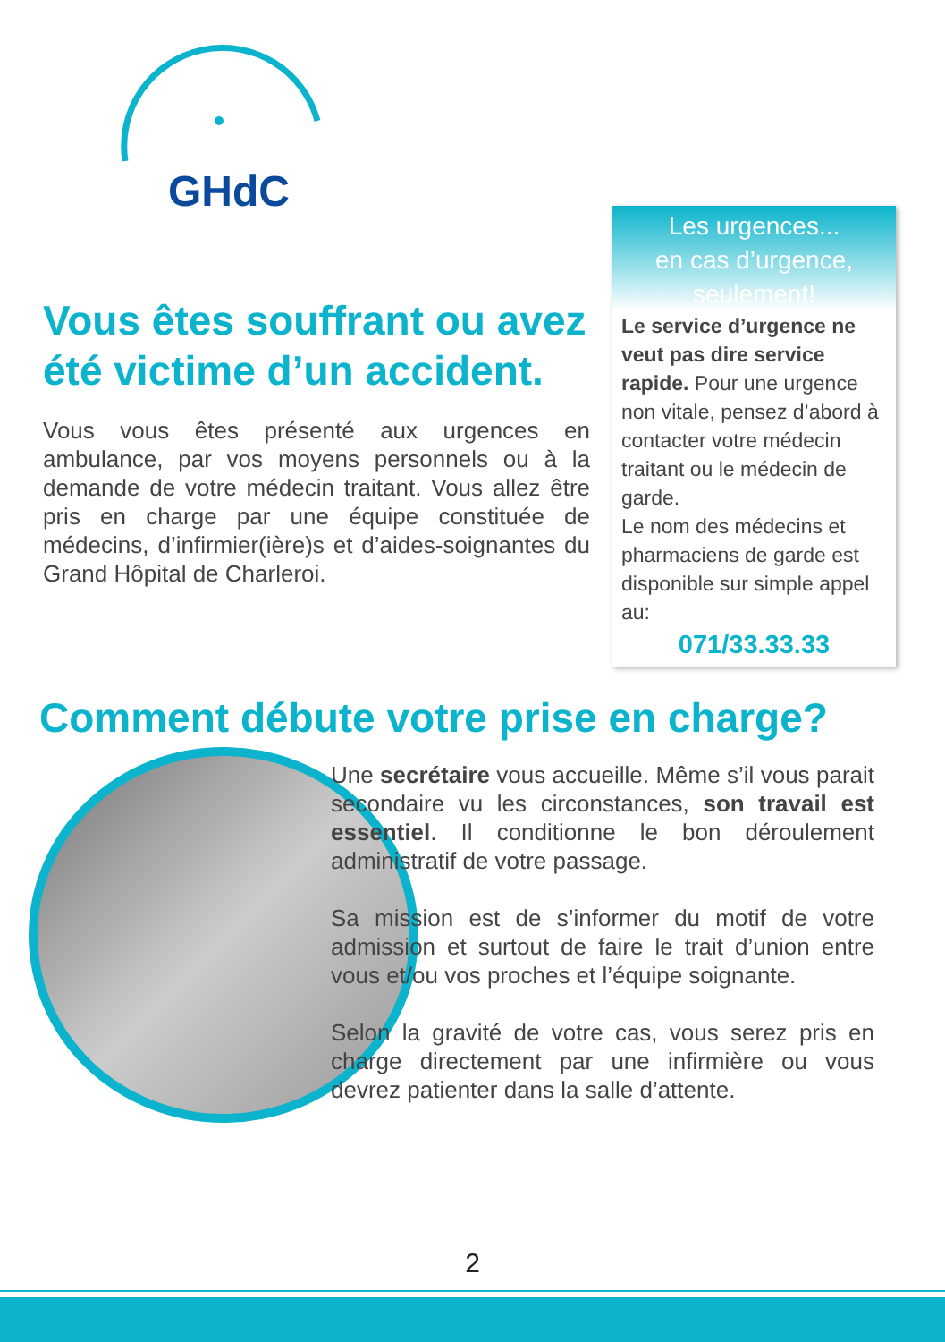GHdC
Les urgences...
en cas d’urgence, seulement!
Le service d’urgence ne veut pas dire service rapide. Pour une urgence non vitale, pensez d’abord à contacter votre médecin traitant ou le médecin de garde.
Le nom des médecins et pharmaciens de garde est disponible sur simple appel au:
071/33.33.33
Vous êtes souffrant ou avez été victime d’un accident.
Vous vous êtes présenté aux urgences en ambulance, par vos moyens personnels ou à la demande de votre médecin traitant. Vous allez être pris en charge par une équipe constituée de médecins, d’infirmier(ière)s et d’aides-soignantes du Grand Hôpital de Charleroi.
Comment débute votre prise en charge?
Une secrétaire vous accueille. Même s’il vous parait secondaire vu les circonstances, son travail est essentiel. Il conditionne le bon déroulement administratif de votre passage.
Sa mission est de s’informer du motif de votre admission et surtout de faire le trait d’union entre vous et/ou vos proches et l’équipe soignante.
Selon la gravité de votre cas, vous serez pris en charge directement par une infirmière ou vous devrez patienter dans la salle d’attente.
2